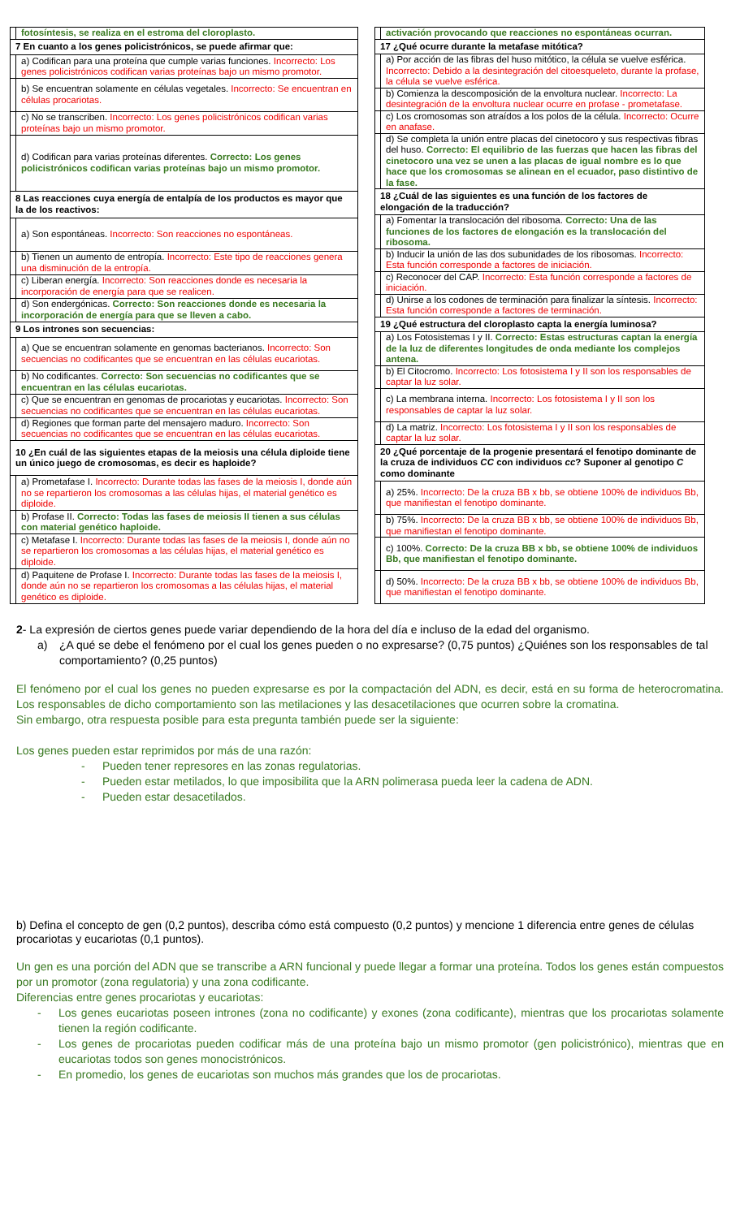| | fotosíntesis, se realiza en el estroma del cloroplasto. |
| 7 En cuanto a los genes policistrónicos, se puede afirmar que: | |
| | a) Codifican para una proteína que cumple varias funciones. Incorrecto: Los genes policistrónicos codifican varias proteínas bajo un mismo promotor. |
| | b) Se encuentran solamente en células vegetales. Incorrecto: Se encuentran en células procariotas. |
| | c) No se transcriben. Incorrecto: Los genes policistrónicos codifican varias proteínas bajo un mismo promotor. |
| | d) Codifican para varias proteínas diferentes. Correcto: Los genes policistrónicos codifican varias proteínas bajo un mismo promotor. |
| 8 Las reacciones cuya energía de entalpía de los productos es mayor que la de los reactivos: | |
| | a) Son espontáneas. Incorrecto: Son reacciones no espontáneas. |
| | b) Tienen un aumento de entropía. Incorrecto: Este tipo de reacciones genera una disminución de la entropía. |
| | c) Liberan energía. Incorrecto: Son reacciones donde es necesaria la incorporación de energía para que se realicen. |
| | d) Son endergónicas. Correcto: Son reacciones donde es necesaria la incorporación de energía para que se lleven a cabo. |
| 9 Los intrones son secuencias: | |
| | a) Que se encuentran solamente en genomas bacterianos. Incorrecto: Son secuencias no codificantes que se encuentran en las células eucariotas. |
| | b) No codificantes. Correcto: Son secuencias no codificantes que se encuentran en las células eucariotas. |
| | c) Que se encuentran en genomas de procariotas y eucariotas. Incorrecto: Son secuencias no codificantes que se encuentran en las células eucariotas. |
| | d) Regiones que forman parte del mensajero maduro. Incorrecto: Son secuencias no codificantes que se encuentran en las células eucariotas. |
| 10 ¿En cuál de las siguientes etapas de la meiosis una célula diploide tiene un único juego de cromosomas, es decir es haploide? | |
| | a) Prometafase I. Incorrecto: Durante todas las fases de la meiosis I, donde aún no se repartieron los cromosomas a las células hijas, el material genético es diploide. |
| | b) Profase II. Correcto: Todas las fases de meiosis II tienen a sus células con material genético haploide. |
| | c) Metafase I. Incorrecto: Durante todas las fases de la meiosis I, donde aún no se repartieron los cromosomas a las células hijas, el material genético es diploide. |
| | d) Paquitene de Profase I. Incorrecto: Durante todas las fases de la meiosis I, donde aún no se repartieron los cromosomas a las células hijas, el material genético es diploide. |
| | activación provocando que reacciones no espontáneas ocurran. |
| 17 ¿Qué ocurre durante la metafase mitótica? | |
| | a) Por acción de las fibras del huso mitótico, la célula se vuelve esférica. Incorrecto: Debido a la desintegración del citoesqueleto, durante la profase, la célula se vuelve esférica. |
| | b) Comienza la descomposición de la envoltura nuclear. Incorrecto: La desintegración de la envoltura nuclear ocurre en profase - prometafase. |
| | c) Los cromosomas son atraídos a los polos de la célula. Incorrecto: Ocurre en anafase. |
| | d) Se completa la unión entre placas del cinetocoro y sus respectivas fibras del huso. Correcto: El equilibrio de las fuerzas que hacen las fibras del cinetocoro una vez se unen a las placas de igual nombre es lo que hace que los cromosomas se alinean en el ecuador, paso distintivo de la fase. |
| 18 ¿Cuál de las siguientes es una función de los factores de elongación de la traducción? | |
| | a) Fomentar la translocación del ribosoma. Correcto: Una de las funciones de los factores de elongación es la translocación del ribosoma. |
| | b) Inducir la unión de las dos subunidades de los ribosomas. Incorrecto: Esta función corresponde a factores de iniciación. |
| | c) Reconocer del CAP. Incorrecto: Esta función corresponde a factores de iniciación. |
| | d) Unirse a los codones de terminación para finalizar la síntesis. Incorrecto: Esta función corresponde a factores de terminación. |
| 19 ¿Qué estructura del cloroplasto capta la energía luminosa? | |
| | a) Los Fotosistemas I y II. Correcto: Estas estructuras captan la energía de la luz de diferentes longitudes de onda mediante los complejos antena. |
| | b) El Citocromo. Incorrecto: Los fotosistema I y II son los responsables de captar la luz solar. |
| | c) La membrana interna. Incorrecto: Los fotosistema I y II son los responsables de captar la luz solar. |
| | d) La matriz. Incorrecto: Los fotosistema I y II son los responsables de captar la luz solar. |
| 20 ¿Qué porcentaje de la progenie presentará el fenotipo dominante de la cruza de individuos CC con individuos cc ? Suponer al genotipo C como dominante | |
| | a) 25%. Incorrecto: De la cruza BB x bb, se obtiene 100% de individuos Bb, que manifiestan el fenotipo dominante. |
| | b) 75%. Incorrecto: De la cruza BB x bb, se obtiene 100% de individuos Bb, que manifiestan el fenotipo dominante. |
| | c) 100%. Correcto: De la cruza BB x bb, se obtiene 100% de individuos Bb, que manifiestan el fenotipo dominante. |
| | d) 50%. Incorrecto: De la cruza BB x bb, se obtiene 100% de individuos Bb, que manifiestan el fenotipo dominante. |
2- La expresión de ciertos genes puede variar dependiendo de la hora del día e incluso de la edad del organismo.
a) ¿A qué se debe el fenómeno por el cual los genes pueden o no expresarse? (0,75 puntos) ¿Quiénes son los responsables de tal comportamiento? (0,25 puntos)
El fenómeno por el cual los genes no pueden expresarse es por la compactación del ADN, es decir, está en su forma de heterocromatina. Los responsables de dicho comportamiento son las metilaciones y las desacetilaciones que ocurren sobre la cromatina.
Sin embargo, otra respuesta posible para esta pregunta también puede ser la siguiente:
Los genes pueden estar reprimidos por más de una razón:
- Pueden tener represores en las zonas regulatorias.
- Pueden estar metilados, lo que imposibilita que la ARN polimerasa pueda leer la cadena de ADN.
- Pueden estar desacetilados.
b) Defina el concepto de gen (0,2 puntos), describa cómo está compuesto (0,2 puntos) y mencione 1 diferencia entre genes de células procariotas y eucariotas (0,1 puntos).
Un gen es una porción del ADN que se transcribe a ARN funcional y puede llegar a formar una proteína. Todos los genes están compuestos por un promotor (zona regulatoria) y una zona codificante.
Diferencias entre genes procariotas y eucariotas:
- Los genes eucariotas poseen intrones (zona no codificante) y exones (zona codificante), mientras que los procariotas solamente tienen la región codificante.
- Los genes de procariotas pueden codificar más de una proteína bajo un mismo promotor (gen policistrónico), mientras que en eucariotas todos son genes monocistrónicos.
- En promedio, los genes de eucariotas son muchos más grandes que los de procariotas.